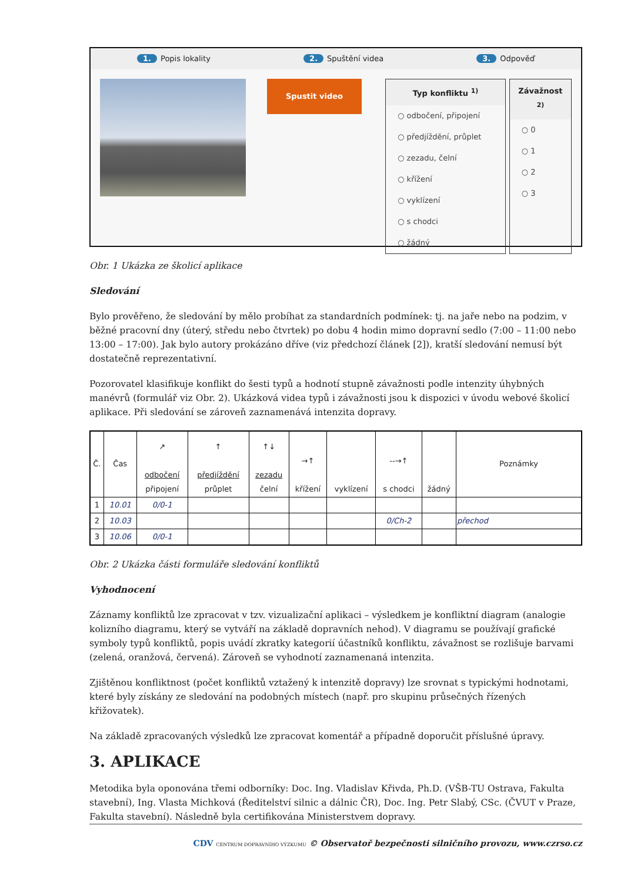1. Popis lokality 2. Spuštění videa 3. Odpověď
Spustit video
Typ konfliktu <sup>1)</sup>
○ odbočení, připojení
○ předjíždění, průplet
○ zezadu, čelní
○ křížení
○ vyklízení
○ s chodci
○ žádný
Závažnost <sup>2)</sup>
○ 0
○ 1
○ 2
○ 3
Obr. 1 Ukázka ze školicí aplikace
Sledování
Bylo prověřeno, že sledování by mělo probíhat za standardních podmínek: tj. na jaře nebo na podzim, v běžné pracovní dny (úterý, středu nebo čtvrtek) po dobu 4 hodin mimo dopravní sedlo (7:00 – 11:00 nebo 13:00 – 17:00). Jak bylo autory prokázáno dříve (viz předchozí článek [2]), kratší sledování nemusí být dostatečně reprezentativní.
Pozorovatel klasifikuje konflikt do šesti typů a hodnotí stupně závažnosti podle intenzity úhybných manévrů (formulář viz Obr. 2). Ukázková videa typů i závažnosti jsou k dispozici v úvodu webové školicí aplikace. Při sledování se zároveň zaznamenává intenzita dopravy.
| Č. | Čas | ↗ odbočení připojení | ↑ předjíždění průplet | ↑↓ zezadu čelní | →↑ křížení | vyklízení | --→↑ s chodci | žádný | Poznámky |
| --- | --- | --- | --- | --- | --- | --- | --- | --- | --- |
| 1 | 10.01 | 0/0-1 | | | | | | | |
| 2 | 10.03 | | | | | | 0/Ch-2 | | přechod |
| 3 | 10.06 | 0/0-1 | | | | | | | |
Obr. 2 Ukázka části formuláře sledování konfliktů
Vyhodnocení
Záznamy konfliktů lze zpracovat v tzv. vizualizační aplikaci – výsledkem je konfliktní diagram (analogie kolizního diagramu, který se vytváří na základě dopravních nehod). V diagramu se používají grafické symboly typů konfliktů, popis uvádí zkratky kategorií účastníků konfliktu, závažnost se rozlišuje barvami (zelená, oranžová, červená). Zároveň se vyhodnotí zaznamenaná intenzita.
Zjištěnou konfliktnost (počet konfliktů vztažený k intenzitě dopravy) lze srovnat s typickými hodnotami, které byly získány ze sledování na podobných místech (např. pro skupinu průsečných řízených křižovatek).
Na základě zpracovaných výsledků lze zpracovat komentář a případně doporučit příslušné úpravy.
3. APLIKACE
Metodika byla oponována třemi odborníky: Doc. Ing. Vladislav Křivda, Ph.D. (VŠB-TU Ostrava, Fakulta stavební), Ing. Vlasta Michková (Ředitelství silnic a dálnic ČR), Doc. Ing. Petr Slabý, CSc. (ČVUT v Praze, Fakulta stavební). Následně byla certifikována Ministerstvem dopravy.
CDV CENTRUM DOPRAVNÍHO VÝZKUMU © Observatoř bezpečnosti silničního provozu, www.czrso.cz